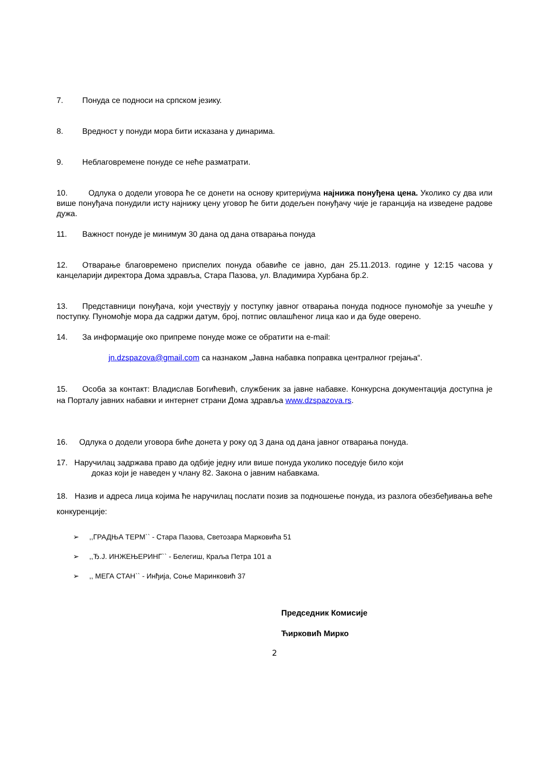7. Понуда се подноси на српском језику.
8. Вредност у понуди мора бити исказана у динарима.
9. Неблаговремене понуде се неће разматрати.
10. Одлука о додели уговора ће се донети на основу критеријума најнижа понуђена цена. Уколико су два или више понуђача понудили исту најнижу цену уговор ће бити додељен понуђачу чије је гаранција на изведене радове дужа.
11. Важност понуде је минимум 30 дана од дана отварања понуда
12. Отварање благовремено приспелих понуда обавиће се јавно, дан 25.11.2013. године у 12:15 часова у канцеларији директора Дома здравља, Стара Пазова, ул. Владимира Хурбана бр.2.
13. Представници понуђача, који учествују у поступку јавног отварања понуда подносе пуномоћје за учешће у поступку. Пуномоћје мора да садржи датум, број, потпис овлашћеног лица као и да буде оверено.
14. За информације око припреме понуде може се обратити на e-mail:
jn.dzspazova@gmail.com са назнаком „Јавна набавка поправка централног грејања“.
15. Особа за контакт: Владислав Богићевић, службеник за јавне набавке. Конкурсна документација доступна је на Порталу јавних набавки и интернет страни Дома здравља www.dzspazova.rs.
16. Одлука о додели уговора биће донета у року од 3 дана од дана јавног отварања понуда.
17. Наручилац задржава право да одбије једну или више понуда уколико поседује било који
доказ који је наведен у члану 82. Закона о јавним набавкама.
18. Назив и адреса лица којима ће наручилац послати позив за подношење понуда, из разлога обезбеђивања веће конкуренције:
➢ ,,ГРАДЊА ТЕРМ`` - Стара Пазова, Светозара Марковића 51
➢ ,,Ђ.Ј. ИНЖЕЊЕРИНГ`` - Белегиш, Краља Петра 101 а
➢ ,, МЕГА СТАН`` - Инђија, Соње Маринковић 37
Председник Комисије
Ћирковић Мирко
2